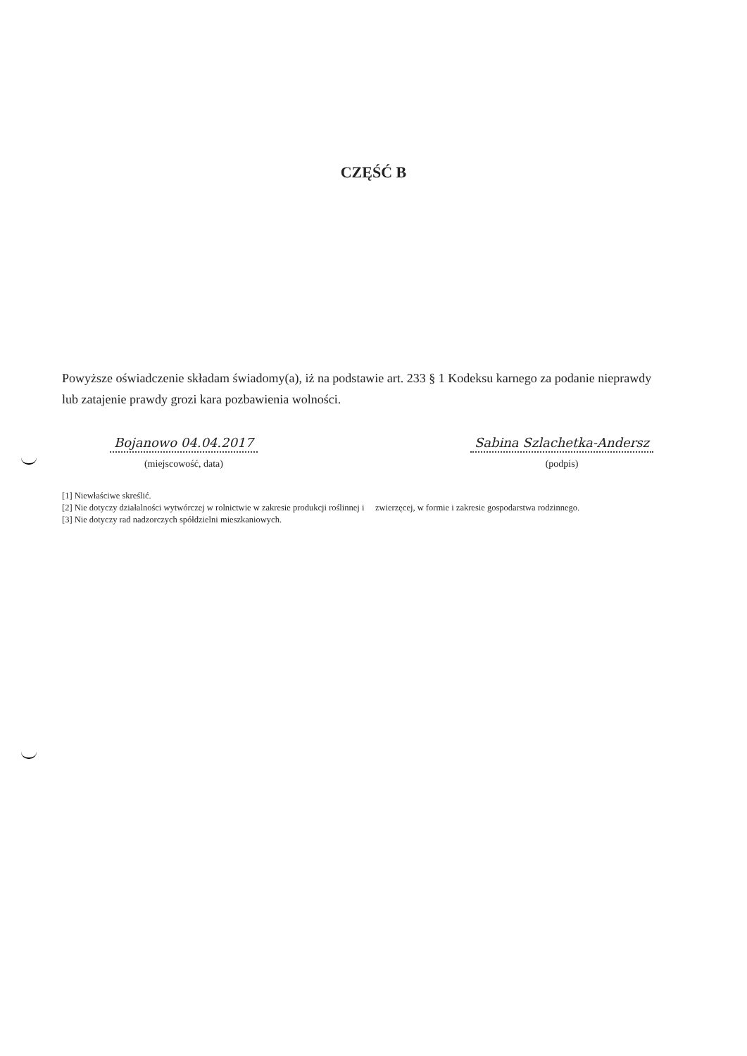CZĘŚĆ B
Powyższe oświadczenie składam świadomy(a), iż na podstawie art. 233 § 1 Kodeksu karnego za podanie nieprawdy lub zatajenie prawdy grozi kara pozbawienia wolności.
Bojanowo 04.04.2017
(miejscowość, data)
Sabina Szlachetka-Andersz
(podpis)
[1] Niewłaściwe skreślić.
[2] Nie dotyczy działalności wytwórczej w rolnictwie w zakresie produkcji roślinnej i zwierzęcej, w formie i zakresie gospodarstwa rodzinnego.
[3] Nie dotyczy rad nadzorczych spółdzielni mieszkaniowych.